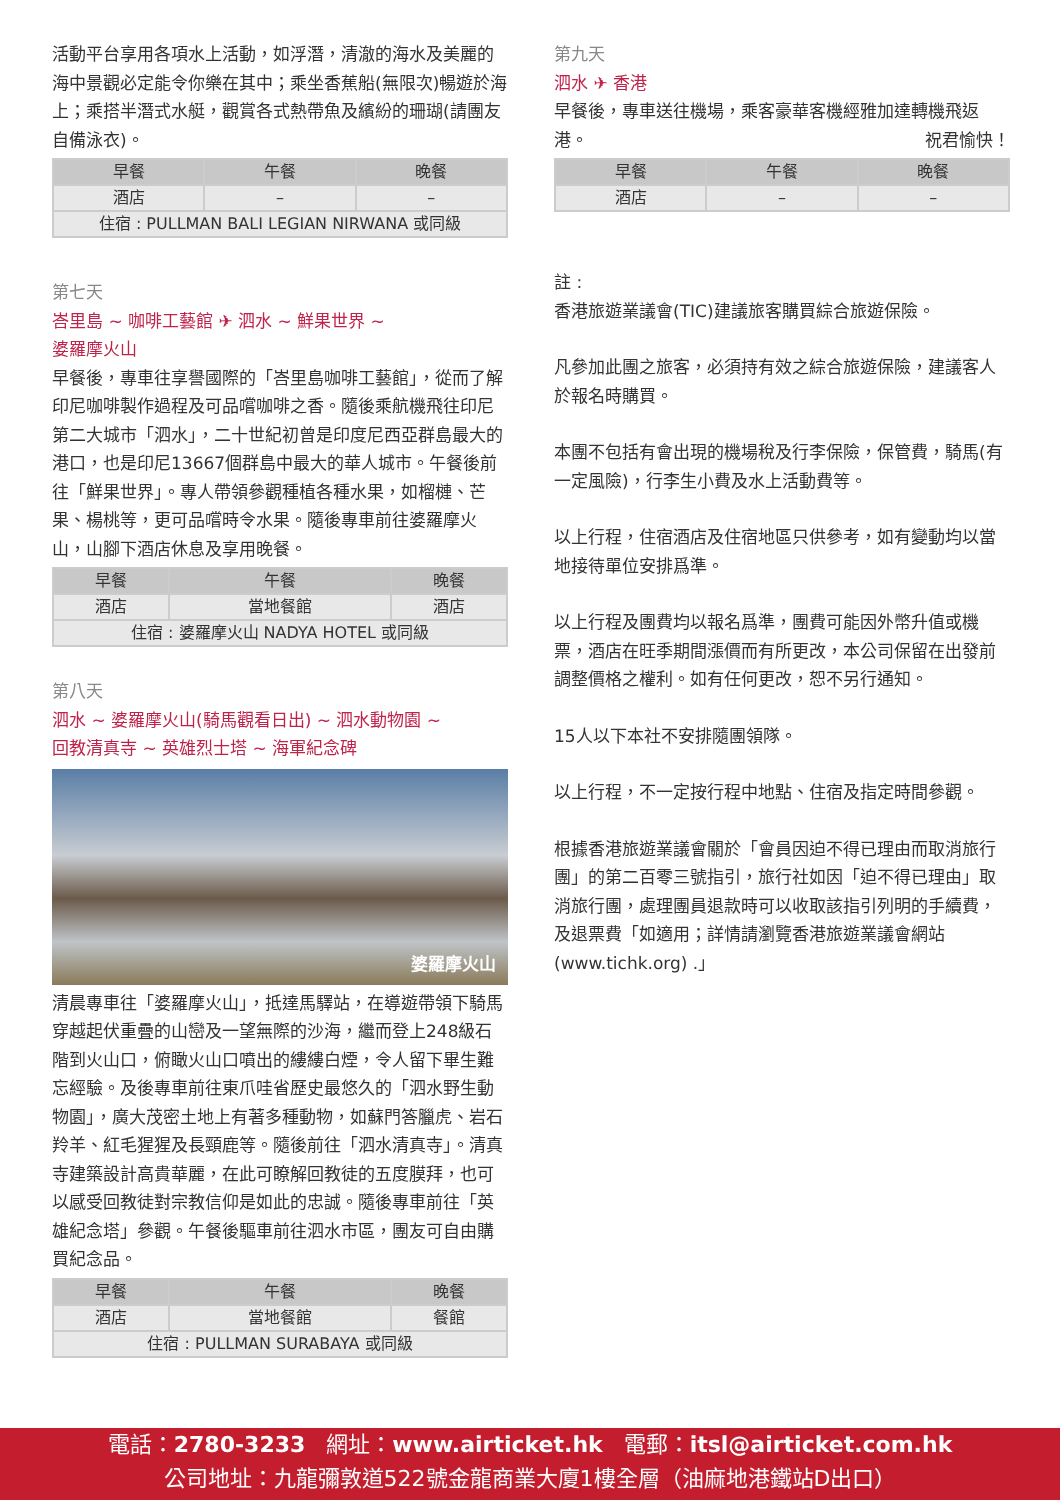活動平台享用各項水上活動，如浮潛，清澈的海水及美麗的海中景觀必定能令你樂在其中；乘坐香蕉船(無限次)暢遊於海上；乘搭半潛式水艇，觀賞各式熱帶魚及繽紛的珊瑚(請團友自備泳衣)。
| 早餐 | 午餐 | 晚餐 |
| --- | --- | --- |
| 酒店 | – | – |
| 住宿 : PULLMAN BALI LEGIAN NIRWANA 或同級 | | |
第七天
峇里島 ~ 咖啡工藝館 ✈ 泗水 ~ 鮮果世界 ~
婆羅摩火山
早餐後，專車往享譽國際的「峇里島咖啡工藝館」，從而了解印尼咖啡製作過程及可品嚐咖啡之香。隨後乘航機飛往印尼第二大城市「泗水」，二十世紀初曾是印度尼西亞群島最大的港口，也是印尼13667個群島中最大的華人城市。午餐後前往「鮮果世界」。專人帶領參觀種植各種水果，如榴槤、芒果、楊桃等，更可品嚐時令水果。隨後專車前往婆羅摩火山，山腳下酒店休息及享用晚餐。
| 早餐 | 午餐 | 晚餐 |
| --- | --- | --- |
| 酒店 | 當地餐館 | 酒店 |
| 住宿 : 婆羅摩火山 NADYA HOTEL 或同級 | | |
第八天
泗水 ~ 婆羅摩火山(騎馬觀看日出) ~ 泗水動物園 ~
回教清真寺 ~ 英雄烈士塔 ~ 海軍紀念碑
婆羅摩火山
清晨專車往「婆羅摩火山」，抵達馬驛站，在導遊帶領下騎馬穿越起伏重疊的山巒及一望無際的沙海，繼而登上248級石階到火山口，俯瞰火山口噴出的縷縷白煙，令人留下畢生難忘經驗。及後專車前往東爪哇省歷史最悠久的「泗水野生動物園」，廣大茂密土地上有著多種動物，如蘇門答臘虎、岩石羚羊、紅毛猩猩及長頸鹿等。隨後前往「泗水清真寺」。清真寺建築設計高貴華麗，在此可瞭解回教徒的五度膜拜，也可以感受回教徒對宗教信仰是如此的忠誠。隨後專車前往「英雄紀念塔」參觀。午餐後驅車前往泗水市區，團友可自由購買紀念品。
| 早餐 | 午餐 | 晚餐 |
| --- | --- | --- |
| 酒店 | 當地餐館 | 餐館 |
| 住宿 : PULLMAN SURABAYA 或同級 | | |
第九天
泗水 ✈ 香港
早餐後，專車送往機場，乘客豪華客機經雅加達轉機飛返港。 祝君愉快！
| 早餐 | 午餐 | 晚餐 |
| --- | --- | --- |
| 酒店 | – | – |
註 :
香港旅遊業議會(TIC)建議旅客購買綜合旅遊保險。
凡參加此團之旅客，必須持有效之綜合旅遊保險，建議客人於報名時購買。
本團不包括有會出現的機場稅及行李保險，保管費，騎馬(有一定風險)，行李生小費及水上活動費等。
以上行程，住宿酒店及住宿地區只供參考，如有變動均以當地接待單位安排爲準。
以上行程及團費均以報名爲準，團費可能因外幣升值或機票，酒店在旺季期間漲價而有所更改，本公司保留在出發前調整價格之權利。如有任何更改，恕不另行通知。
15人以下本社不安排隨團領隊。
以上行程，不一定按行程中地點、住宿及指定時間參觀。
根據香港旅遊業議會關於「會員因迫不得已理由而取消旅行團」的第二百零三號指引，旅行社如因「迫不得已理由」取消旅行團，處理團員退款時可以收取該指引列明的手續費，及退票費「如適用；詳情請瀏覽香港旅遊業議會網站(www.tichk.org) .」
電話：2780-3233 網址：www.airticket.hk 電郵：itsl@airticket.com.hk
公司地址：九龍彌敦道522號金龍商業大廈1樓全層（油麻地港鐵站D出口）